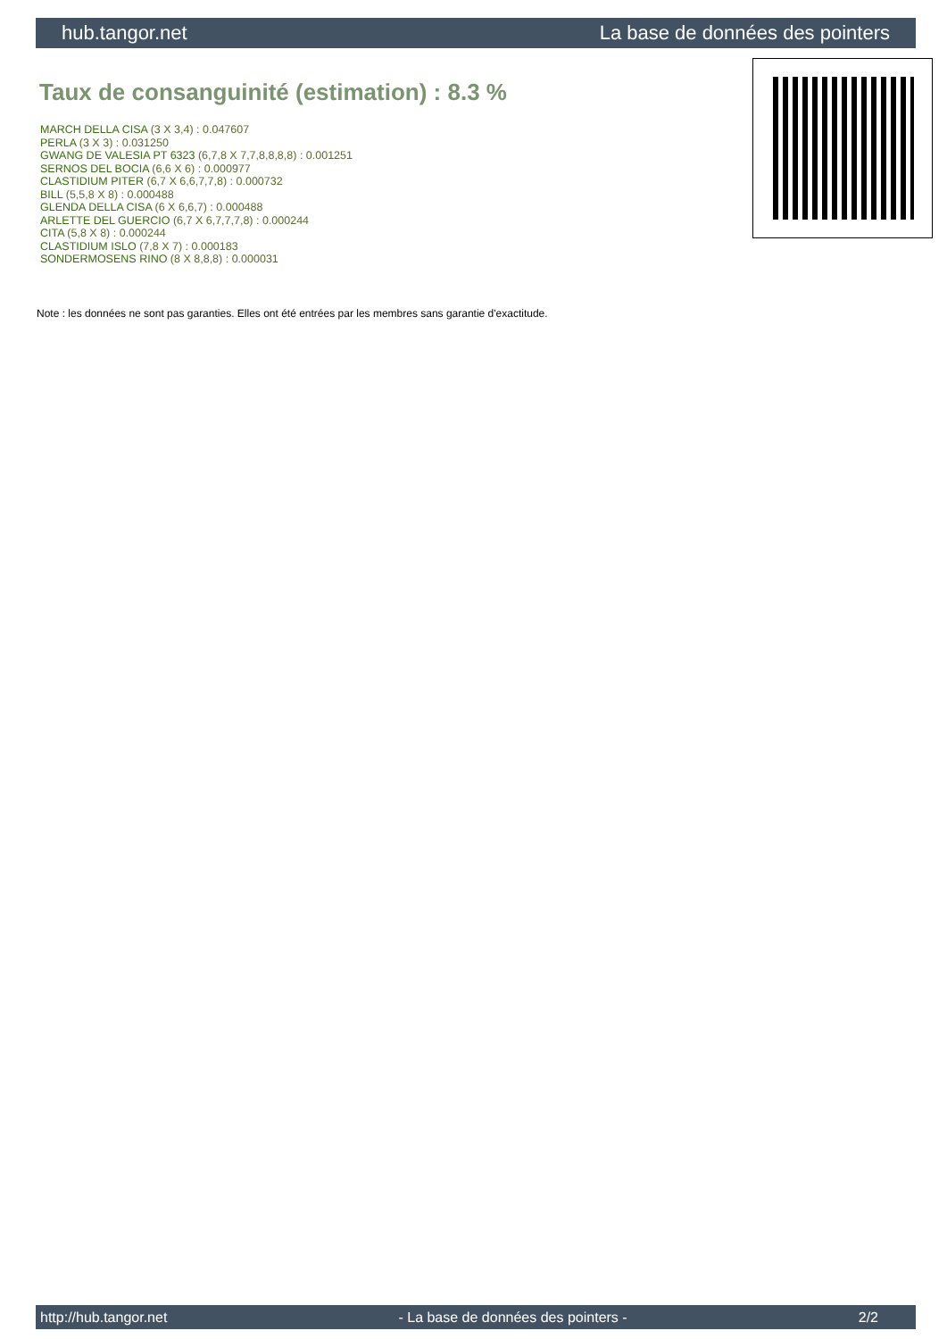hub.tangor.net La base de données des pointers
Taux de consanguinité (estimation) : 8.3 %
MARCH DELLA CISA (3 X 3,4) : 0.047607
PERLA (3 X 3) : 0.031250
GWANG DE VALESIA PT 6323 (6,7,8 X 7,7,8,8,8,8) : 0.001251
SERNOS DEL BOCIA (6,6 X 6) : 0.000977
CLASTIDIUM PITER (6,7 X 6,6,7,7,8) : 0.000732
BILL (5,5,8 X 8) : 0.000488
GLENDA DELLA CISA (6 X 6,6,7) : 0.000488
ARLETTE DEL GUERCIO (6,7 X 6,7,7,7,8) : 0.000244
CITA (5,8 X 8) : 0.000244
CLASTIDIUM ISLO (7,8 X 7) : 0.000183
SONDERMOSENS RINO (8 X 8,8,8) : 0.000031
Note : les données ne sont pas garanties. Elles ont été entrées par les membres sans garantie d'exactitude.
http://hub.tangor.net - La base de données des pointers - 2/2